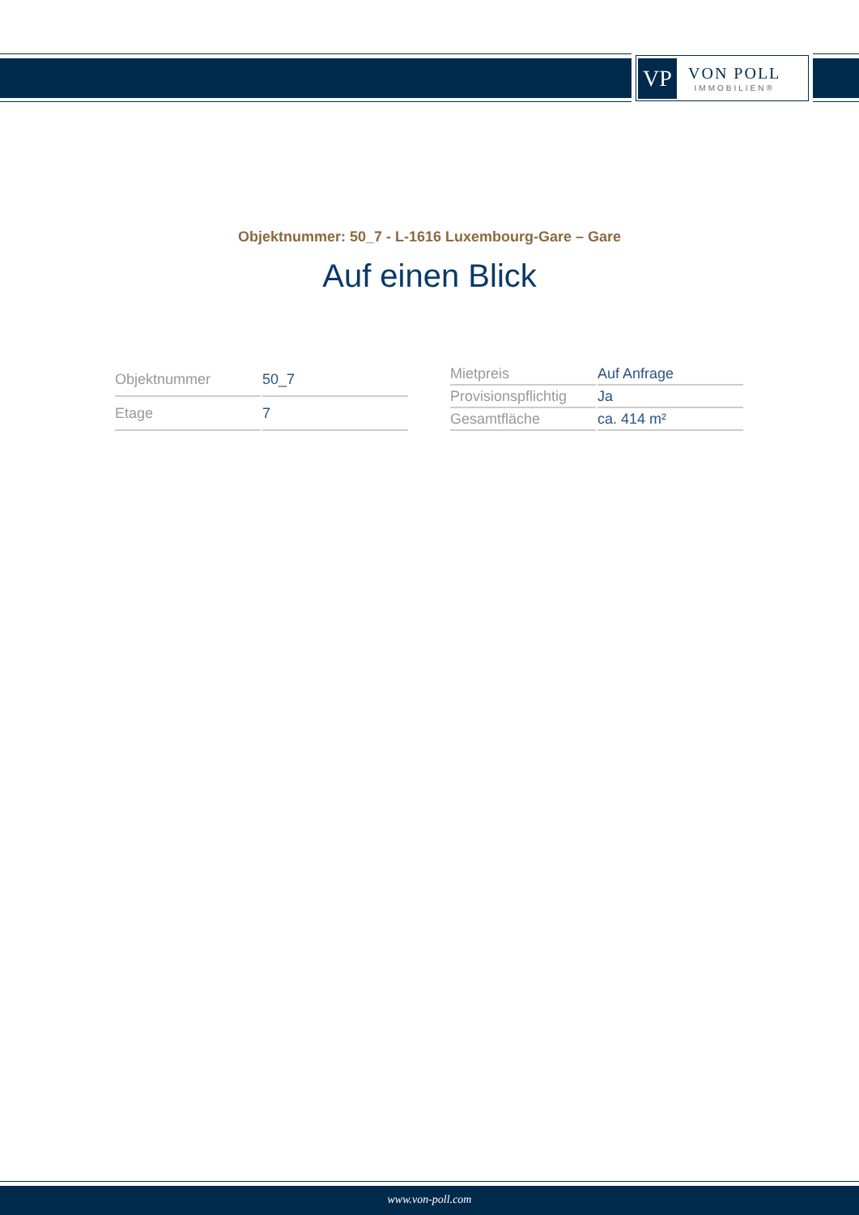VP
VON POLL
IMMOBILIEN®
Objektnummer: 50_7 - L-1616 Luxembourg-Gare – Gare
Auf einen Blick
| Objektnummer | 50_7 |
| Etage | 7 |
| Mietpreis | Auf Anfrage |
| Provisionspflichtig | Ja |
| Gesamtfläche | ca. 414 m² |
www.von-poll.com